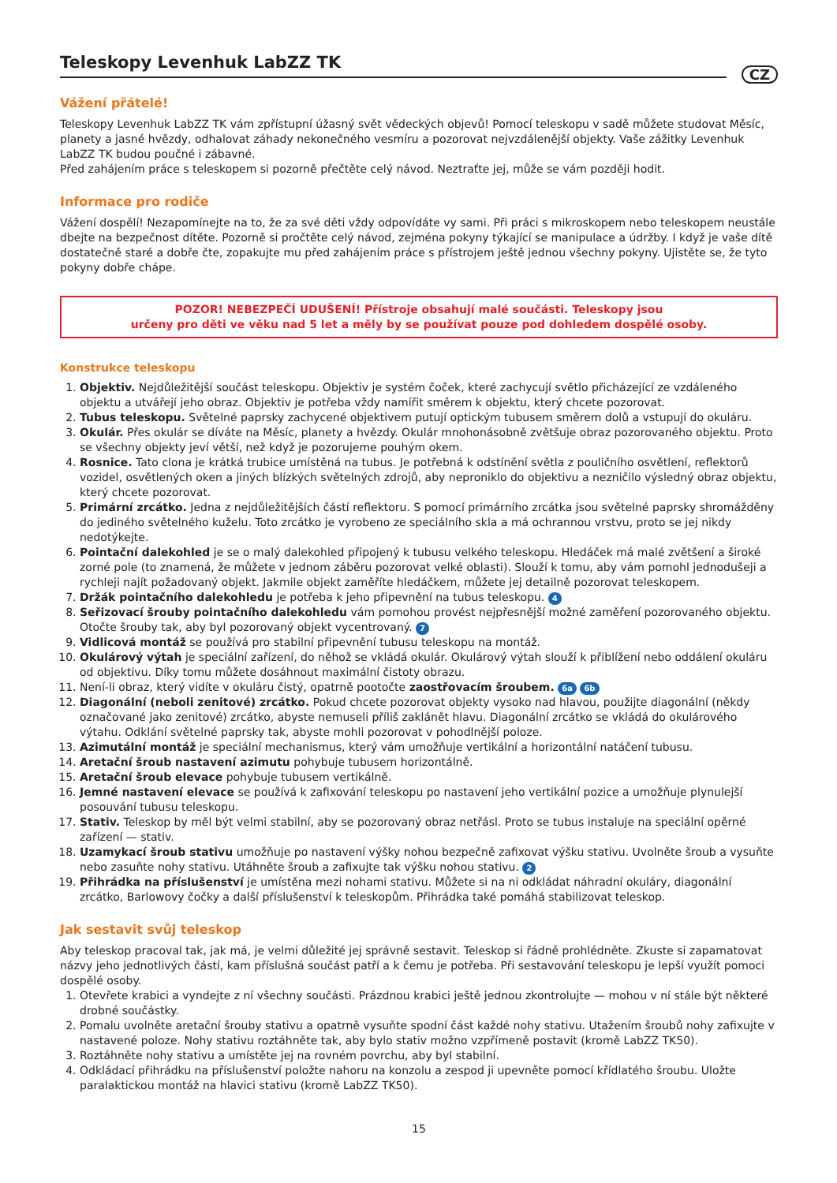Teleskopy Levenhuk LabZZ TK
CZ
Vážení přátelé!
Teleskopy Levenhuk LabZZ TK vám zpřístupní úžasný svět vědeckých objevů! Pomocí teleskopu v sadě můžete studovat Měsíc, planety a jasné hvězdy, odhalovat záhady nekonečného vesmíru a pozorovat nejvzdálenější objekty. Vaše zážitky Levenhuk LabZZ TK budou poučné i zábavné.
Před zahájením práce s teleskopem si pozorně přečtěte celý návod. Neztraťte jej, může se vám později hodit.
Informace pro rodiče
Vážení dospělí! Nezapomínejte na to, že za své děti vždy odpovídáte vy sami. Při práci s mikroskopem nebo teleskopem neustále dbejte na bezpečnost dítěte. Pozorně si pročtěte celý návod, zejména pokyny týkající se manipulace a údržby. I když je vaše dítě dostatečně staré a dobře čte, zopakujte mu před zahájením práce s přístrojem ještě jednou všechny pokyny. Ujistěte se, že tyto pokyny dobře chápe.
POZOR! NEBEZPEČÍ UDUŠENÍ! Přístroje obsahují malé součásti. Teleskopy jsou
určeny pro děti ve věku nad 5 let a měly by se používat pouze pod dohledem dospělé osoby.
Konstrukce teleskopu
1. Objektiv. Nejdůležitější součást teleskopu. Objektiv je systém čoček, které zachycují světlo přicházející ze vzdáleného objektu a utvářejí jeho obraz. Objektiv je potřeba vždy namířit směrem k objektu, který chcete pozorovat.
2. Tubus teleskopu. Světelné paprsky zachycené objektivem putují optickým tubusem směrem dolů a vstupují do okuláru.
3. Okulár. Přes okulár se díváte na Měsíc, planety a hvězdy. Okulár mnohonásobně zvětšuje obraz pozorovaného objektu. Proto se všechny objekty jeví větší, než když je pozorujeme pouhým okem.
4. Rosnice. Tato clona je krátká trubice umístěná na tubus. Je potřebná k odstínění světla z pouličního osvětlení, reflektorů vozidel, osvětlených oken a jiných blízkých světelných zdrojů, aby neproniklo do objektivu a nezničilo výsledný obraz objektu, který chcete pozorovat.
5. Primární zrcátko. Jedna z nejdůležitějších částí reflektoru. S pomocí primárního zrcátka jsou světelné paprsky shromážděny do jediného světelného kuželu. Toto zrcátko je vyrobeno ze speciálního skla a má ochrannou vrstvu, proto se jej nikdy nedotýkejte.
6. Pointační dalekohled je se o malý dalekohled připojený k tubusu velkého teleskopu. Hledáček má malé zvětšení a široké zorné pole (to znamená, že můžete v jednom záběru pozorovat velké oblasti). Slouží k tomu, aby vám pomohl jednodušeji a rychleji najít požadovaný objekt. Jakmile objekt zaměříte hledáčkem, můžete jej detailně pozorovat teleskopem.
7. Držák pointačního dalekohledu je potřeba k jeho připevnění na tubus teleskopu. 4
8. Seřizovací šrouby pointačního dalekohledu vám pomohou provést nejpřesnější možné zaměření pozorovaného objektu. Otočte šrouby tak, aby byl pozorovaný objekt vycentrovaný. 7
9. Vidlicová montáž se používá pro stabilní připevnění tubusu teleskopu na montáž.
10. Okulárový výtah je speciální zařízení, do něhož se vkládá okulár. Okulárový výtah slouží k přiblížení nebo oddálení okuláru od objektivu. Díky tomu můžete dosáhnout maximální čistoty obrazu.
11. Není-li obraz, který vidíte v okuláru čistý, opatrně pootočte zaostřovacím šroubem. 6a 6b
12. Diagonální (neboli zenitové) zrcátko. Pokud chcete pozorovat objekty vysoko nad hlavou, použijte diagonální (někdy označované jako zenitové) zrcátko, abyste nemuseli příliš zaklánět hlavu. Diagonální zrcátko se vkládá do okulárového výtahu. Odklání světelné paprsky tak, abyste mohli pozorovat v pohodlnější poloze.
13. Azimutální montáž je speciální mechanismus, který vám umožňuje vertikální a horizontální natáčení tubusu.
14. Aretační šroub nastavení azimutu pohybuje tubusem horizontálně.
15. Aretační šroub elevace pohybuje tubusem vertikálně.
16. Jemné nastavení elevace se používá k zafixování teleskopu po nastavení jeho vertikální pozice a umožňuje plynulejší posouvání tubusu teleskopu.
17. Stativ. Teleskop by měl být velmi stabilní, aby se pozorovaný obraz netřásl. Proto se tubus instaluje na speciální opěrné zařízení — stativ.
18. Uzamykací šroub stativu umožňuje po nastavení výšky nohou bezpečně zafixovat výšku stativu. Uvolněte šroub a vysuňte nebo zasuňte nohy stativu. Utáhněte šroub a zafixujte tak výšku nohou stativu. 2
19. Přihrádka na příslušenství je umístěna mezi nohami stativu. Můžete si na ni odkládat náhradní okuláry, diagonální zrcátko, Barlowovy čočky a další příslušenství k teleskopům. Přihrádka také pomáhá stabilizovat teleskop.
Jak sestavit svůj teleskop
Aby teleskop pracoval tak, jak má, je velmi důležité jej správně sestavit. Teleskop si řádně prohlédněte. Zkuste si zapamatovat názvy jeho jednotlivých částí, kam příslušná součást patří a k čemu je potřeba. Při sestavování teleskopu je lepší využít pomoci dospělé osoby.
1. Otevřete krabici a vyndejte z ní všechny součásti. Prázdnou krabici ještě jednou zkontrolujte — mohou v ní stále být některé drobné součástky.
2. Pomalu uvolněte aretační šrouby stativu a opatrně vysuňte spodní část každé nohy stativu. Utažením šroubů nohy zafixujte v nastavené poloze. Nohy stativu roztáhněte tak, aby bylo stativ možno vzpřímeně postavit (kromě LabZZ TK50).
3. Roztáhněte nohy stativu a umístěte jej na rovném povrchu, aby byl stabilní.
4. Odkládací přihrádku na příslušenství položte nahoru na konzolu a zespod ji upevněte pomocí křídlatého šroubu. Uložte paralaktickou montáž na hlavici stativu (kromě LabZZ TK50).
15